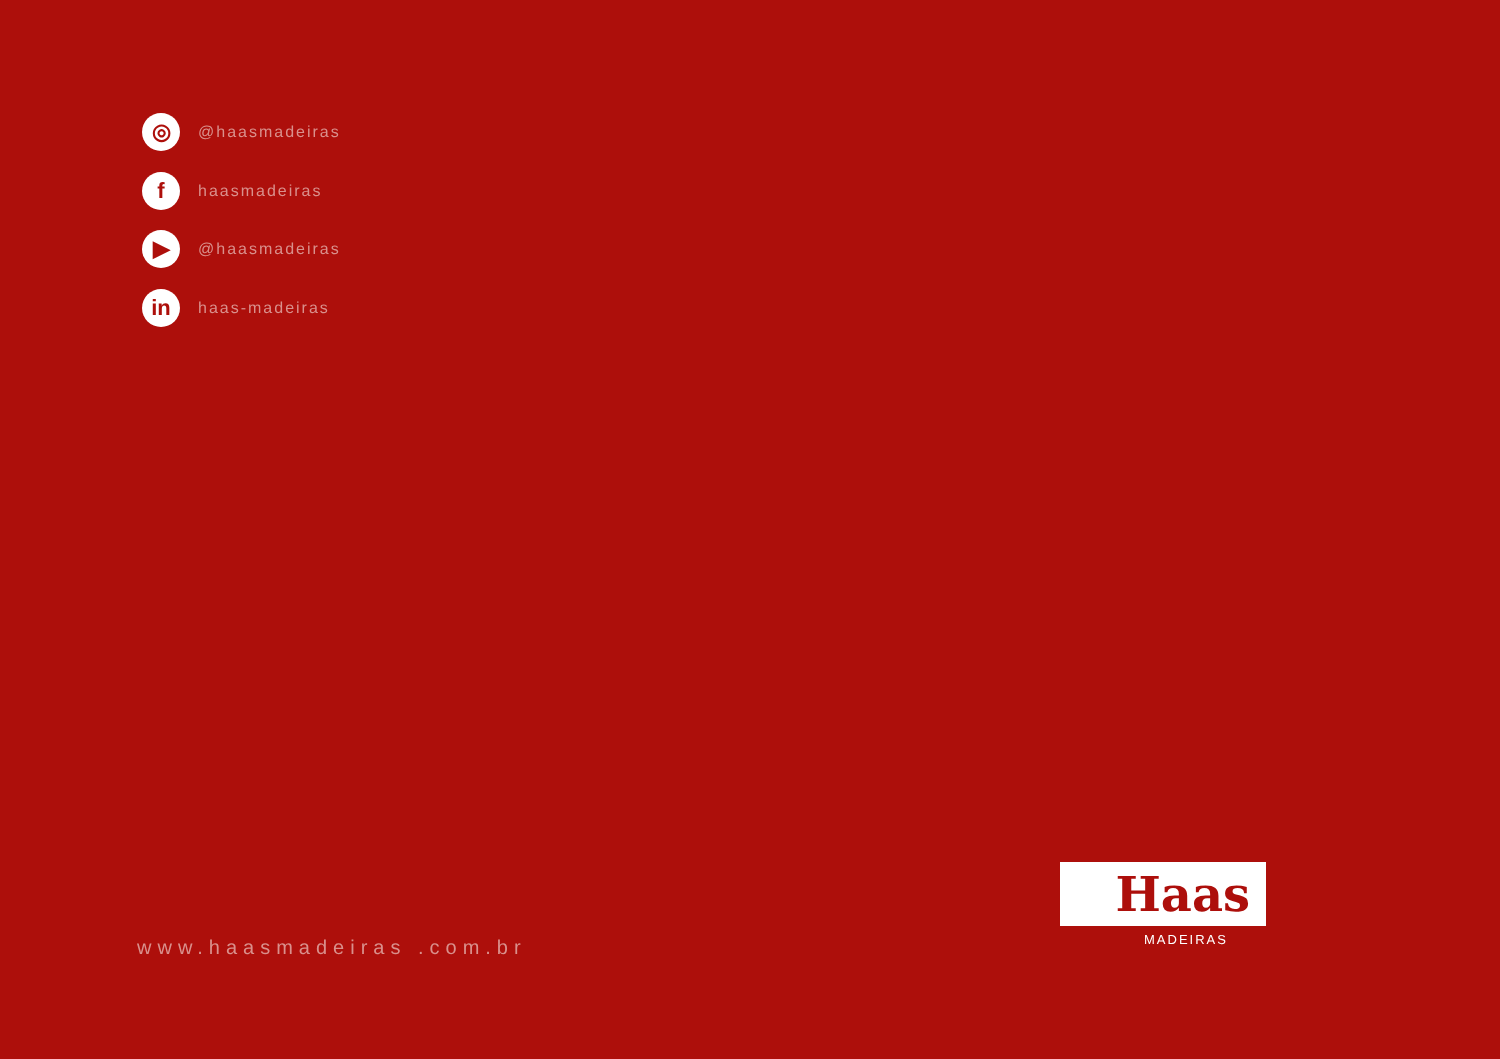◎
@haasmadeiras
f
haasmadeiras
▶
@haasmadeiras
in
haas-madeiras
www.haasmadeiras .com.br
Haas
MADEIRAS